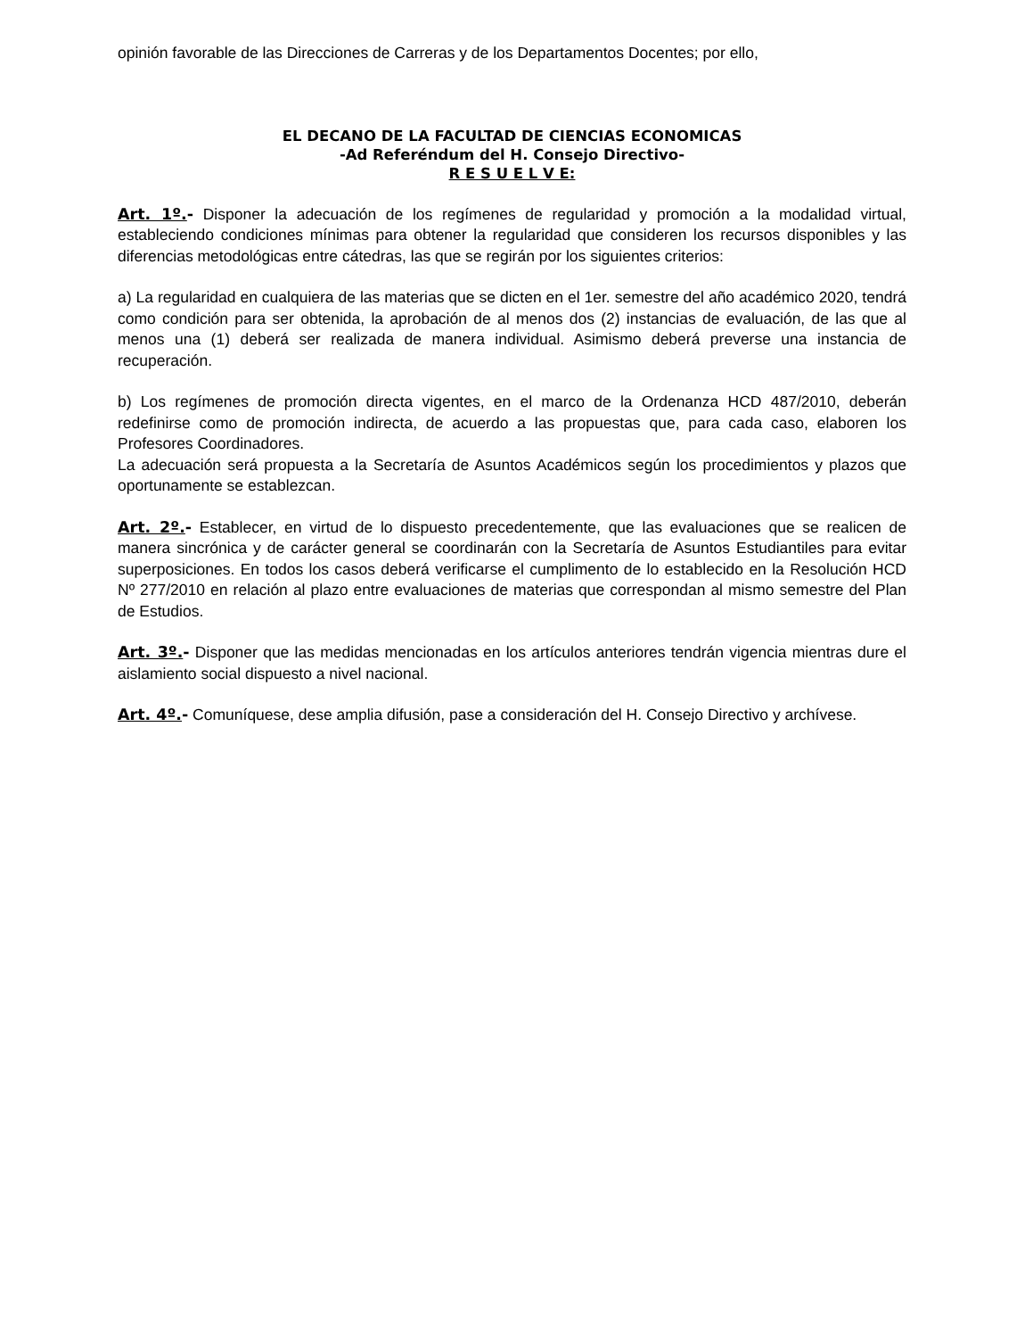opinión favorable de las Direcciones de Carreras y de los Departamentos Docentes; por ello,
EL DECANO DE LA FACULTAD DE CIENCIAS ECONOMICAS
-Ad Referéndum del H. Consejo Directivo-
R E S U E L V E:
Art. 1º.- Disponer la adecuación de los regímenes de regularidad y promoción a la modalidad virtual, estableciendo condiciones mínimas para obtener la regularidad que consideren los recursos disponibles y las diferencias metodológicas entre cátedras, las que se regirán por los siguientes criterios:
a) La regularidad en cualquiera de las materias que se dicten en el 1er. semestre del año académico 2020, tendrá como condición para ser obtenida, la aprobación de al menos dos (2) instancias de evaluación, de las que al menos una (1) deberá ser realizada de manera individual. Asimismo deberá preverse una instancia de recuperación.
b) Los regímenes de promoción directa vigentes, en el marco de la Ordenanza HCD 487/2010, deberán redefinirse como de promoción indirecta, de acuerdo a las propuestas que, para cada caso, elaboren los Profesores Coordinadores.
La adecuación será propuesta a la Secretaría de Asuntos Académicos según los procedimientos y plazos que oportunamente se establezcan.
Art. 2º.- Establecer, en virtud de lo dispuesto precedentemente, que las evaluaciones que se realicen de manera sincrónica y de carácter general se coordinarán con la Secretaría de Asuntos Estudiantiles para evitar superposiciones. En todos los casos deberá verificarse el cumplimento de lo establecido en la Resolución HCD Nº 277/2010 en relación al plazo entre evaluaciones de materias que correspondan al mismo semestre del Plan de Estudios.
Art. 3º.- Disponer que las medidas mencionadas en los artículos anteriores tendrán vigencia mientras dure el aislamiento social dispuesto a nivel nacional.
Art. 4º.- Comuníquese, dese amplia difusión, pase a consideración del H. Consejo Directivo y archívese.